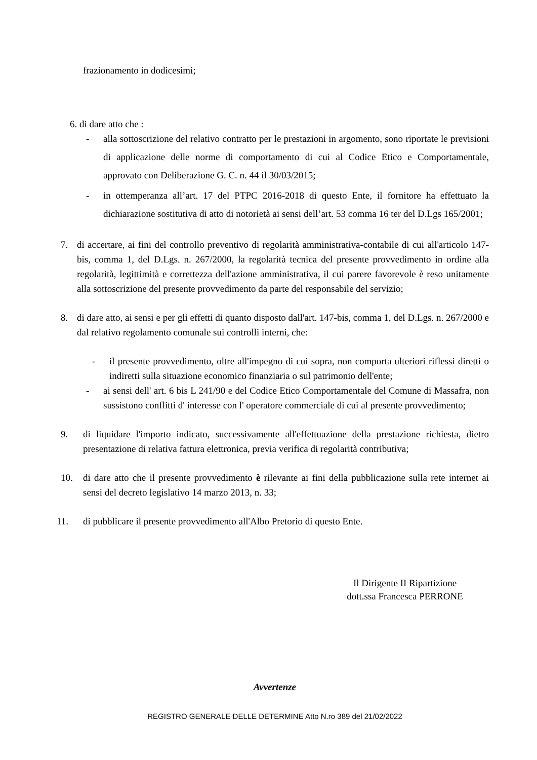frazionamento in dodicesimi;
6. di dare atto che :
- alla sottoscrizione del relativo contratto per le prestazioni in argomento, sono riportate le previsioni di applicazione delle norme di comportamento di cui al Codice Etico e Comportamentale, approvato con Deliberazione G. C. n. 44 il 30/03/2015;
- in ottemperanza all’art. 17 del PTPC 2016-2018 di questo Ente, il fornitore ha effettuato la dichiarazione sostitutiva di atto di notorietà ai sensi dell’art. 53 comma 16 ter del D.Lgs 165/2001;
7. di accertare, ai fini del controllo preventivo di regolarità amministrativa-contabile di cui all'articolo 147-bis, comma 1, del D.Lgs. n. 267/2000, la regolarità tecnica del presente provvedimento in ordine alla regolarità, legittimità e correttezza dell'azione amministrativa, il cui parere favorevole è reso unitamente alla sottoscrizione del presente provvedimento da parte del responsabile del servizio;
8. di dare atto, ai sensi e per gli effetti di quanto disposto dall'art. 147-bis, comma 1, del D.Lgs. n. 267/2000 e dal relativo regolamento comunale sui controlli interni, che:
- il presente provvedimento, oltre all'impegno di cui sopra, non comporta ulteriori riflessi diretti o indiretti sulla situazione economico finanziaria o sul patrimonio dell'ente;
- ai sensi dell' art. 6 bis L 241/90 e del Codice Etico Comportamentale del Comune di Massafra, non sussistono conflitti d' interesse con l' operatore commerciale di cui al presente provvedimento;
9. di liquidare l'importo indicato, successivamente all'effettuazione della prestazione richiesta, dietro presentazione di relativa fattura elettronica, previa verifica di regolarità contributiva;
10. di dare atto che il presente provvedimento è rilevante ai fini della pubblicazione sulla rete internet ai sensi del decreto legislativo 14 marzo 2013, n. 33;
11. di pubblicare il presente provvedimento all'Albo Pretorio di questo Ente.
Il Dirigente II Ripartizione
dott.ssa Francesca PERRONE
Avvertenze
REGISTRO GENERALE DELLE DETERMINE Atto N.ro 389 del 21/02/2022